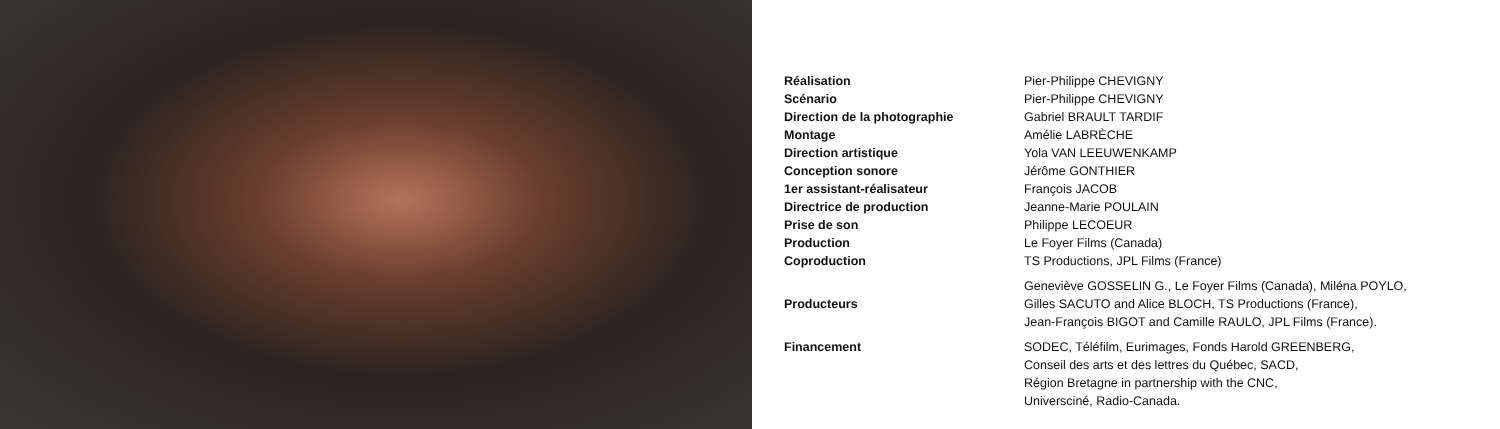| Réalisation | Pier-Philippe CHEVIGNY |
| Scénario | Pier-Philippe CHEVIGNY |
| Direction de la photographie | Gabriel BRAULT TARDIF |
| Montage | Amélie LABRÈCHE |
| Direction artistique | Yola VAN LEEUWENKAMP |
| Conception sonore | Jérôme GONTHIER |
| 1er assistant-réalisateur | François JACOB |
| Directrice de production | Jeanne-Marie POULAIN |
| Prise de son | Philippe LECOEUR |
| Production | Le Foyer Films (Canada) |
| Coproduction | TS Productions, JPL Films (France) |
| Producteurs | Geneviève GOSSELIN G., Le Foyer Films (Canada), Miléna POYLO, Gilles SACUTO and Alice BLOCH, TS Productions (France), Jean-François BIGOT and Camille RAULO, JPL Films (France). |
| Financement | SODEC, Téléfilm, Eurimages, Fonds Harold GREENBERG, Conseil des arts et des lettres du Québec, SACD, Région Bretagne in partnership with the CNC, Universciné, Radio-Canada. |